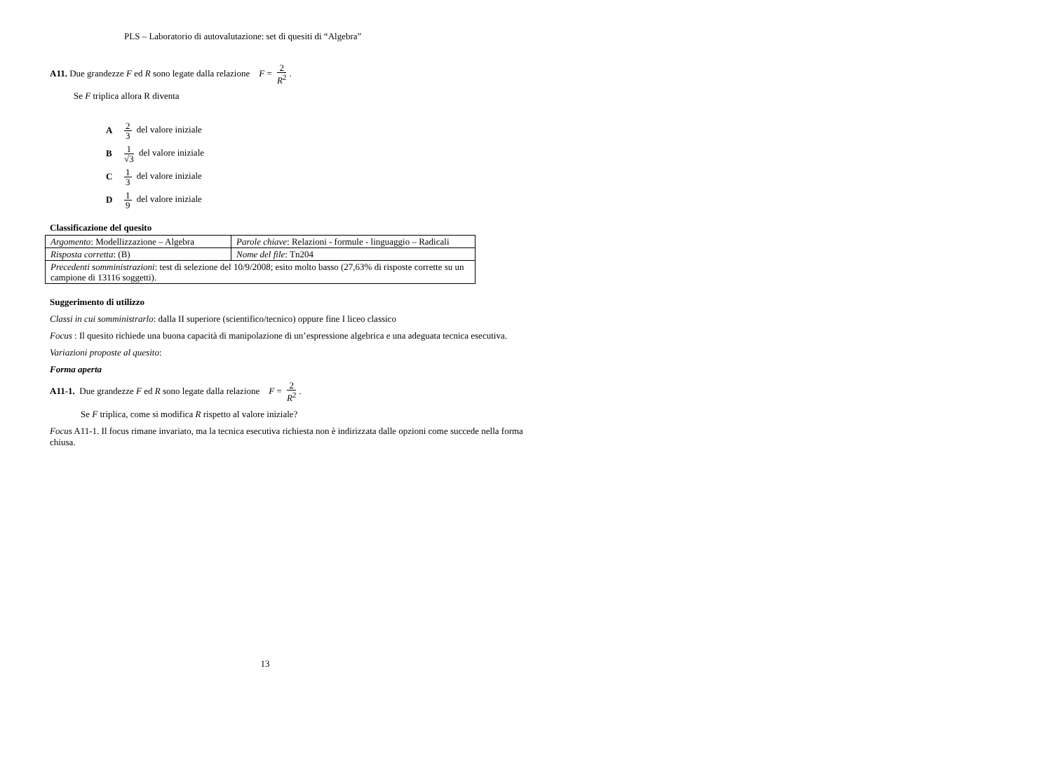PLS – Laboratorio di autovalutazione: set di quesiti di “Algebra”
A11. Due grandezze F ed R sono legate dalla relazione F = 2 R<sup>2</sup>.
Se F triplica allora R diventa
A 2 3 del valore iniziale
B 1 √3 del valore iniziale
C 1 3 del valore iniziale
D 1 9 del valore iniziale
Classificazione del quesito
| Argomento : Modellizzazione – Algebra | Parole chiave : Relazioni - formule - linguaggio – Radicali |
| Risposta corretta : (B) | Nome del file : Tn204 |
| Precedenti somministrazioni : test di selezione del 10/9/2008; esito molto basso (27,63% di risposte corrette su un campione di 13116 soggetti). | |
Suggerimento di utilizzo
Classi in cui somministrarlo: dalla II superiore (scientifico/tecnico) oppure fine I liceo classico
Focus : Il quesito richiede una buona capacità di manipolazione di un’espressione algebrica e una adeguata tecnica esecutiva.
Variazioni proposte al quesito:
Forma aperta
A11-1. Due grandezze F ed R sono legate dalla relazione F = 2 R<sup>2</sup>.
Se F triplica, come si modifica R rispetto al valore iniziale?
Focus A11-1. Il focus rimane invariato, ma la tecnica esecutiva richiesta non è indirizzata dalle opzioni come succede nella forma chiusa.
13